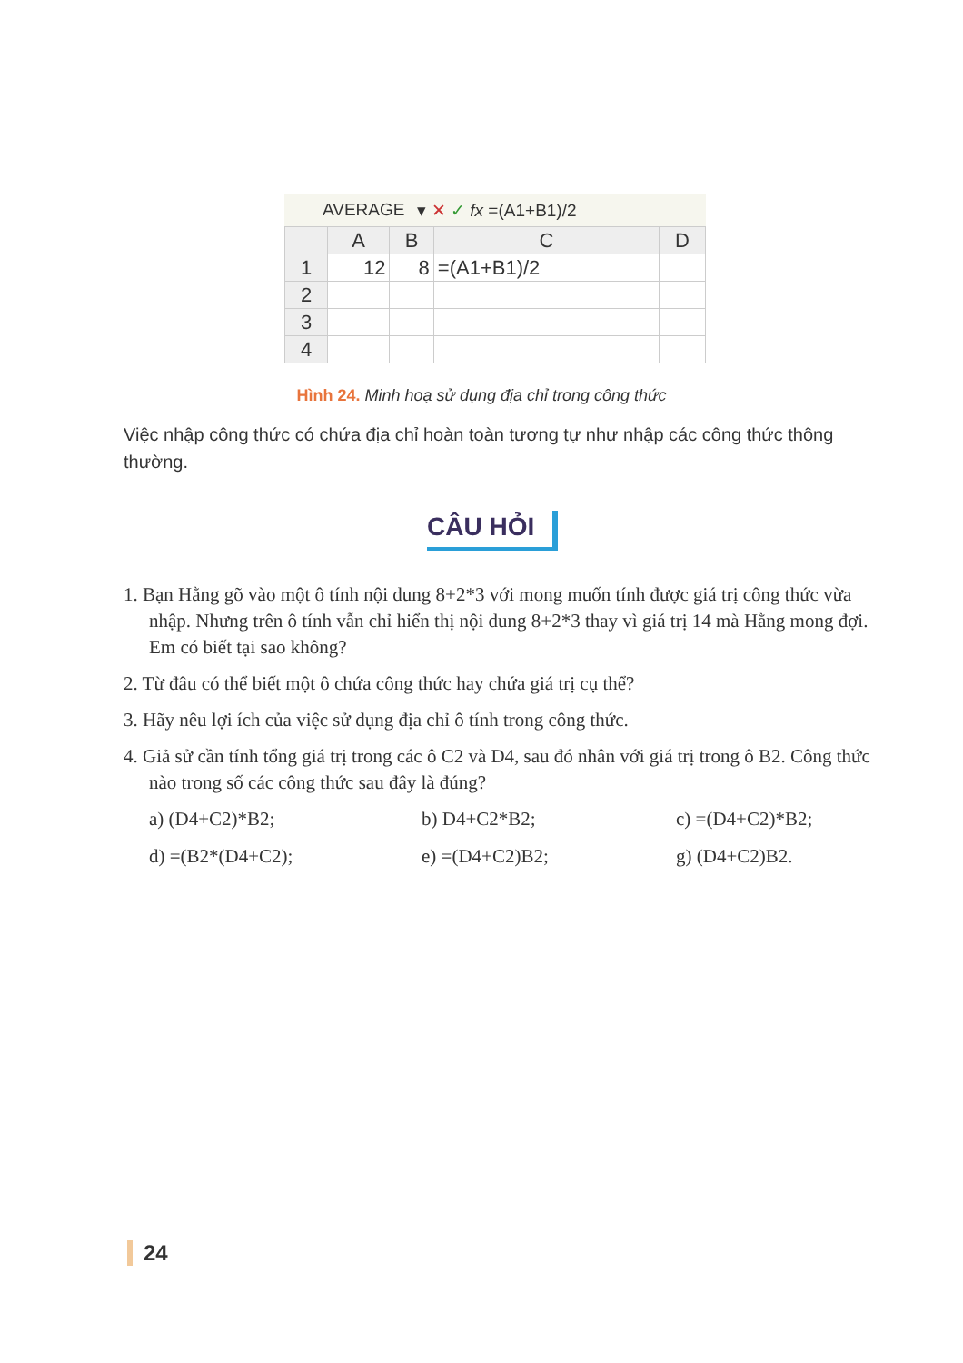AVERAGE ▾ ✕ ✓ fx =(A1+B1)/2
| | A | B | C | D |
| --- | --- | --- | --- | --- |
| 1 | 12 | 8 | =(A1+B1)/2 | |
| 2 | | | | |
| 3 | | | | |
| 4 | | | | |
Hình 24. Minh hoạ sử dụng địa chỉ trong công thức
Việc nhập công thức có chứa địa chỉ hoàn toàn tương tự như nhập các công thức thông thường.
CÂU HỎI
1. Bạn Hằng gõ vào một ô tính nội dung 8+2*3 với mong muốn tính được giá trị công thức vừa nhập. Nhưng trên ô tính vẫn chỉ hiển thị nội dung 8+2*3 thay vì giá trị 14 mà Hằng mong đợi. Em có biết tại sao không?
2. Từ đâu có thể biết một ô chứa công thức hay chứa giá trị cụ thể?
3. Hãy nêu lợi ích của việc sử dụng địa chỉ ô tính trong công thức.
4. Giả sử cần tính tổng giá trị trong các ô C2 và D4, sau đó nhân với giá trị trong ô B2. Công thức nào trong số các công thức sau đây là đúng?
a) (D4+C2)*B2; b) D4+C2*B2; c) =(D4+C2)*B2; d) =(B2*(D4+C2); e) =(D4+C2)B2; g) (D4+C2)B2.
24